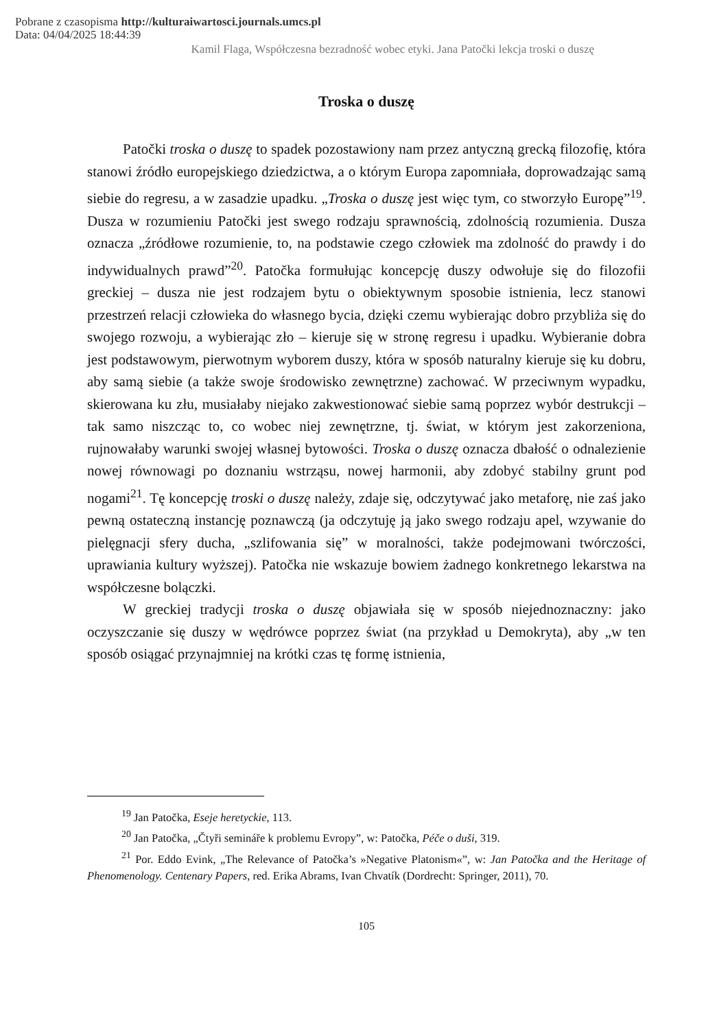Pobrane z czasopisma http://kulturaiwartosci.journals.umcs.pl
Data: 04/04/2025 18:44:39
Kamil Flaga, Współczesna bezradność wobec etyki. Jana Patočki lekcja troski o duszę
Troska o duszę
Patočki troska o duszę to spadek pozostawiony nam przez antyczną grecką filozofię, która stanowi źródło europejskiego dziedzictwa, a o którym Europa zapomniała, doprowadzając samą siebie do regresu, a w zasadzie upadku. „Troska o duszę jest więc tym, co stworzyło Europę”<sup>19</sup>. Dusza w rozumieniu Patočki jest swego rodzaju sprawnością, zdolnością rozumienia. Dusza oznacza „źródłowe rozumienie, to, na podstawie czego człowiek ma zdolność do prawdy i do indywidualnych prawd”<sup>20</sup>. Patočka formułując koncepcję duszy odwołuje się do filozofii greckiej – dusza nie jest rodzajem bytu o obiektywnym sposobie istnienia, lecz stanowi przestrzeń relacji człowieka do własnego bycia, dzięki czemu wybierając dobro przybliża się do swojego rozwoju, a wybierając zło – kieruje się w stronę regresu i upadku. Wybieranie dobra jest podstawowym, pierwotnym wyborem duszy, która w sposób naturalny kieruje się ku dobru, aby samą siebie (a także swoje środowisko zewnętrzne) zachować. W przeciwnym wypadku, skierowana ku złu, musiałaby niejako zakwestionować siebie samą poprzez wybór destrukcji – tak samo niszcząc to, co wobec niej zewnętrzne, tj. świat, w którym jest zakorzeniona, rujnowałaby warunki swojej własnej bytowości. Troska o duszę oznacza dbałość o odnalezienie nowej równowagi po doznaniu wstrząsu, nowej harmonii, aby zdobyć stabilny grunt pod nogami<sup>21</sup>. Tę koncepcję troski o duszę należy, zdaje się, odczytywać jako metaforę, nie zaś jako pewną ostateczną instancję poznawczą (ja odczytuję ją jako swego rodzaju apel, wzywanie do pielęgnacji sfery ducha, „szlifowania się” w moralności, także podejmowani twórczości, uprawiania kultury wyższej). Patočka nie wskazuje bowiem żadnego konkretnego lekarstwa na współczesne bolączki.
W greckiej tradycji troska o duszę objawiała się w sposób niejednoznaczny: jako oczyszczanie się duszy w wędrówce poprzez świat (na przykład u Demokryta), aby „w ten sposób osiągać przynajmniej na krótki czas tę formę istnienia,
<sup>19</sup> Jan Patočka, Eseje heretyckie, 113.
<sup>20</sup> Jan Patočka, „Čtyři semináře k problemu Evropy”, w: Patočka, Péče o duši, 319.
<sup>21</sup> Por. Eddo Evink, „The Relevance of Patočka’s »Negative Platonism«”, w: Jan Patočka and the Heritage of Phenomenology. Centenary Papers, red. Erika Abrams, Ivan Chvatík (Dordrecht: Springer, 2011), 70.
105